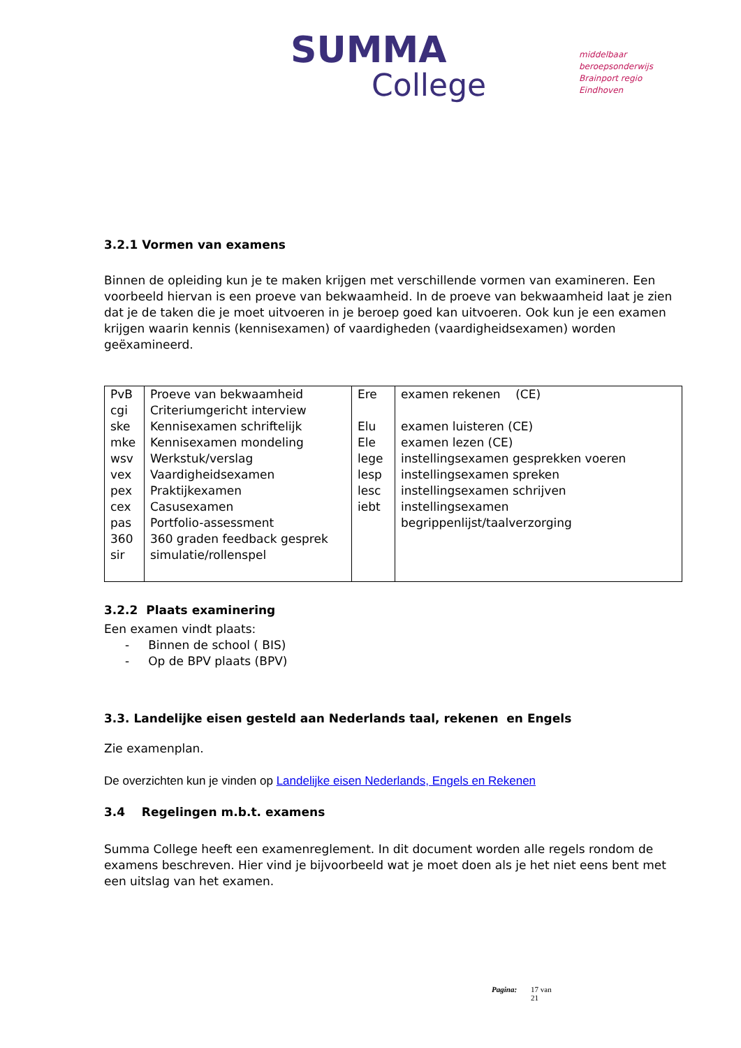SUMMA
College
middelbaar beroepsonderwijs
Brainport regio Eindhoven
3.2.1 Vormen van examens
Binnen de opleiding kun je te maken krijgen met verschillende vormen van examineren. Een voorbeeld hiervan is een proeve van bekwaamheid. In de proeve van bekwaamheid laat je zien dat je de taken die je moet uitvoeren in je beroep goed kan uitvoeren. Ook kun je een examen krijgen waarin kennis (kennisexamen) of vaardigheden (vaardigheidsexamen) worden geëxamineerd.
| PvB cgi ske mke wsv vex pex cex pas 360 sir | Proeve van bekwaamheid Criteriumgericht interview Kennisexamen schriftelijk Kennisexamen mondeling Werkstuk/verslag Vaardigheidsexamen Praktijkexamen Casusexamen Portfolio-assessment 360 graden feedback gesprek simulatie/rollenspel | Ere Elu Ele lege lesp lesc iebt | examen rekenen (CE) examen luisteren (CE) examen lezen (CE) instellingsexamen gesprekken voeren instellingsexamen spreken instellingsexamen schrijven instellingsexamen begrippenlijst/taalverzorging |
3.2.2 Plaats examinering
Een examen vindt plaats:
- Binnen de school ( BIS)
- Op de BPV plaats (BPV)
3.3. Landelijke eisen gesteld aan Nederlands taal, rekenen en Engels
Zie examenplan.
De overzichten kun je vinden op Landelijke eisen Nederlands, Engels en Rekenen
3.4 Regelingen m.b.t. examens
Summa College heeft een examenreglement. In dit document worden alle regels rondom de examens beschreven. Hier vind je bijvoorbeeld wat je moet doen als je het niet eens bent met een uitslag van het examen.
Pagina: 17 van
21